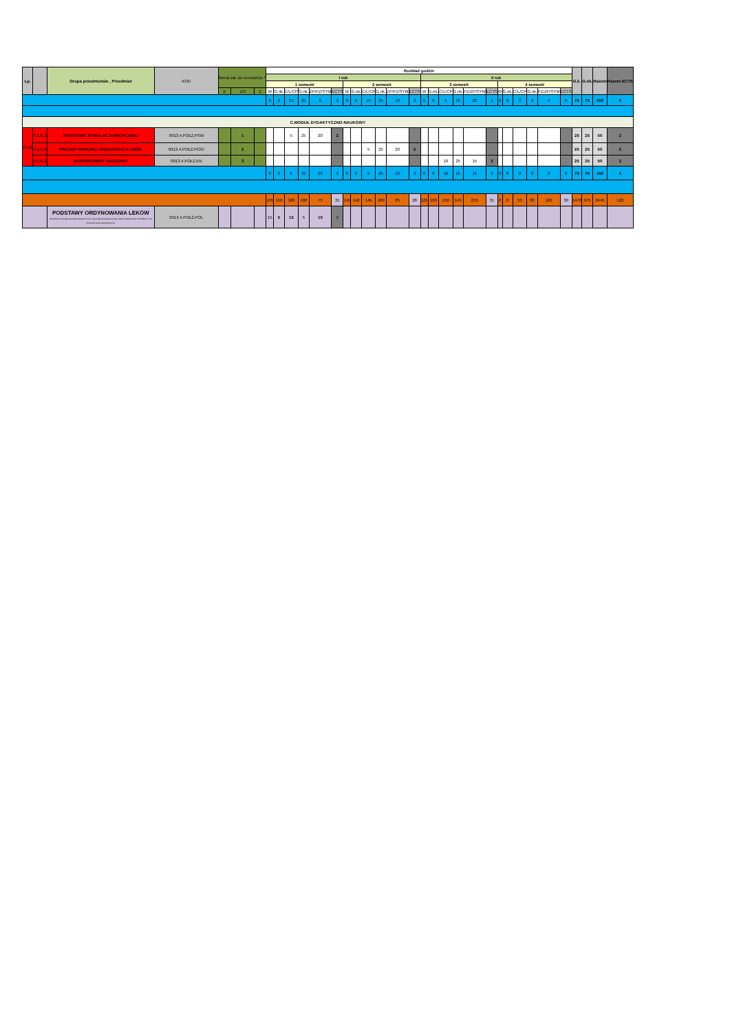| Lp. | | Grupa przedmiotów , Przedmiot | KOD | forma zal. po semestrze * | | | Rozkład godzin | | | | | | | | | | | | | | | | | | | | | | | | G.k. | G.nk. | Razem | Razem ECTS |
| --- | --- | --- | --- | --- | --- | --- | --- | --- | --- | --- | --- | --- | --- | --- | --- | --- | --- | --- | --- | --- | --- | --- | --- | --- | --- | --- | --- | --- | --- | --- | --- | --- | --- | --- |
| | | | | | | | I rok | | | | | | | | | | | | II rok | | | | | | | | | | | | | | | |
| | | | | | | | 1 semestr | | | | | | 2 semestr | | | | | | 3 semestr | | | | | | 4 semestr | | | | | | | | | |
| | | | | E | ZO | Z | W | G.nk. | C/L/CP | G.nk. | ZP/PZ/SYM | ECTS | W | G.nk. | C/L/CP | G.nk. | ZP/PZ/SYM | ECTS | W | G.nk. | C/L/CP | G.nk. | PZ/ZP/SYM | ECTS | W | G.nk. | C/L/CP | G.nk. | PZ/ZP/SYM | ECTS | | | | |
| | | | | | | | 0 | 0 | 25 | 25 | 0 | 2 | 0 | 0 | 15 | 25 | 10 | 2 | 0 | 0 | 5 | 25 | 20 | 2 | 0 | 0 | 0 | 0 | 0 | 0 | 75 | 75 | 150 | 6 |
| C.MODUŁ DYDAKTYCZNO-NAUKOWY | | | | | | | | | | | | | | | | | | | | | | | | | | | | | | | | | | |
| 7.1.C | 7.1.C.1 | PODSTAWY SYMULACJI MEDYCZNEJ | 0913.4.POŁ2.PSM | | 1 | | | | 5 | 25 | 20 | 2 | | | | | | | | | | | | | | | | | | | 25 | 25 | 50 | 2 |
| | 7.1.C.2 | PROJEKTOWANIE I ORGANIZACJA OSCE | 0913.4.POŁ2.PiOO | | 2 | | | | | | | | | | 5 | 25 | 20 | 2 | | | | | | | | | | | | | 25 | 25 | 50 | 2 |
| | 7.1.C.3 | EKSPERYMENT NAUKOWY | 0913.4.POŁ2.EN | | 3 | | | | | | | | | | | | | | | | 10 | 25 | 15 | 2 | | | | | | | 25 | 25 | 50 | 2 |
| | | | | | | | 0 | 0 | 5 | 25 | 20 | 2 | 0 | 0 | 5 | 25 | 20 | 2 | 0 | 0 | 10 | 25 | 15 | 2 | 0 | 0 | 0 | 0 | 0 | 0 | 75 | 75 | 150 | 6 |
| | | | | | | | 195 | 150 | 180 | 180 | 75 | 31 | 145 | 140 | 145 | 180 | 85 | 28 | 125 | 100 | 150 | 145 | 215 | 31 | 0 | 0 | 55 | 80 | 100 | 30 | 1470 | 975 | 2445 | 120 |
| | | PODSTAWY ORDYNOWANIA LEKÓW Przedmiot obowiązkowy dla studentów którzy rozpoczęli kształcenie przed rokiem akademickim 2016/2017 i nie ukończyli kursu specjalistyczne | 0913.4.POŁ2.POL | | | | 15 | 5 | 15 | 5 | 10 | 2 | | | | | | | | | | | | | | | | | | | | | | |